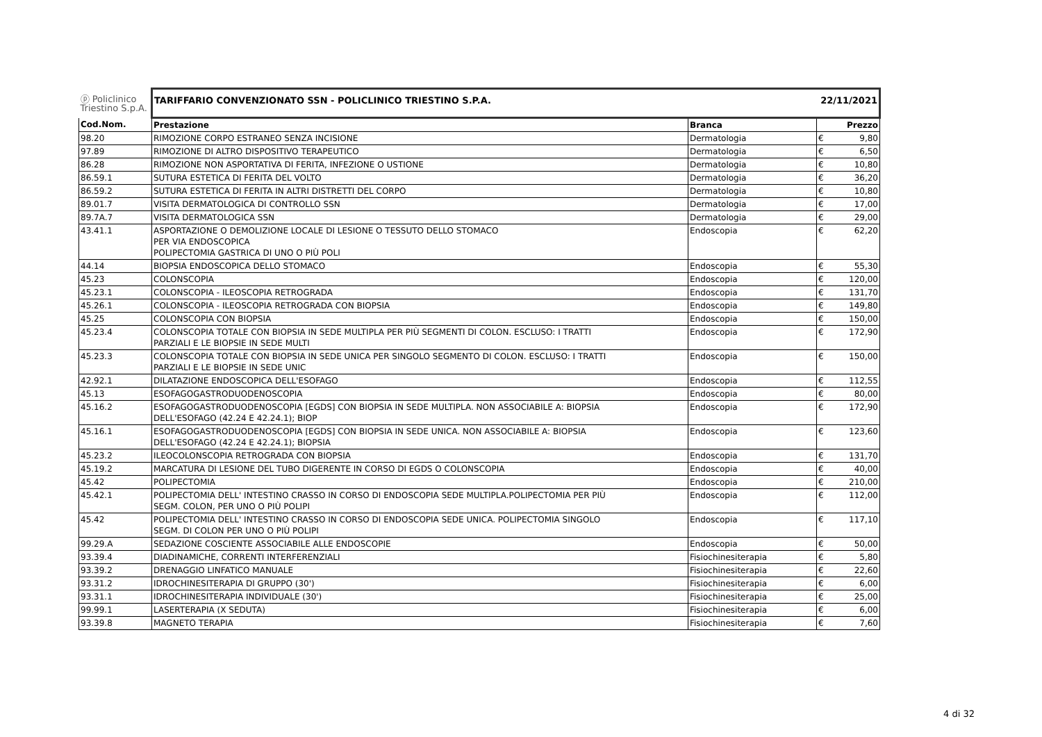| ⓟ Policlinico Triestino S.p.A. | TARIFFARIO CONVENZIONATO SSN - POLICLINICO TRIESTINO S.P.A. | | 22/11/2021 | |
| --- | --- | --- | --- | --- |
| Cod.Nom. | Prestazione | Branca | Prezzo | |
| 98.20 | RIMOZIONE CORPO ESTRANEO SENZA INCISIONE | Dermatologia | € | 9,80 |
| 97.89 | RIMOZIONE DI ALTRO DISPOSITIVO TERAPEUTICO | Dermatologia | € | 6,50 |
| 86.28 | RIMOZIONE NON ASPORTATIVA DI FERITA, INFEZIONE O USTIONE | Dermatologia | € | 10,80 |
| 86.59.1 | SUTURA ESTETICA DI FERITA DEL VOLTO | Dermatologia | € | 36,20 |
| 86.59.2 | SUTURA ESTETICA DI FERITA IN ALTRI DISTRETTI DEL CORPO | Dermatologia | € | 10,80 |
| 89.01.7 | VISITA DERMATOLOGICA DI CONTROLLO SSN | Dermatologia | € | 17,00 |
| 89.7A.7 | VISITA DERMATOLOGICA SSN | Dermatologia | € | 29,00 |
| 43.41.1 | ASPORTAZIONE O DEMOLIZIONE LOCALE DI LESIONE O TESSUTO DELLO STOMACO PER VIA ENDOSCOPICA POLIPECTOMIA GASTRICA DI UNO O PIÙ POLI | Endoscopia | € | 62,20 |
| 44.14 | BIOPSIA ENDOSCOPICA DELLO STOMACO | Endoscopia | € | 55,30 |
| 45.23 | COLONSCOPIA | Endoscopia | € | 120,00 |
| 45.23.1 | COLONSCOPIA - ILEOSCOPIA RETROGRADA | Endoscopia | € | 131,70 |
| 45.26.1 | COLONSCOPIA - ILEOSCOPIA RETROGRADA CON BIOPSIA | Endoscopia | € | 149,80 |
| 45.25 | COLONSCOPIA CON BIOPSIA | Endoscopia | € | 150,00 |
| 45.23.4 | COLONSCOPIA TOTALE CON BIOPSIA IN SEDE MULTIPLA PER PIÙ SEGMENTI DI COLON. ESCLUSO: I TRATTI PARZIALI E LE BIOPSIE IN SEDE MULTI | Endoscopia | € | 172,90 |
| 45.23.3 | COLONSCOPIA TOTALE CON BIOPSIA IN SEDE UNICA PER SINGOLO SEGMENTO DI COLON. ESCLUSO: I TRATTI PARZIALI E LE BIOPSIE IN SEDE UNIC | Endoscopia | € | 150,00 |
| 42.92.1 | DILATAZIONE ENDOSCOPICA DELL'ESOFAGO | Endoscopia | € | 112,55 |
| 45.13 | ESOFAGOGASTRODUODENOSCOPIA | Endoscopia | € | 80,00 |
| 45.16.2 | ESOFAGOGASTRODUODENOSCOPIA [EGDS] CON BIOPSIA IN SEDE MULTIPLA. NON ASSOCIABILE A: BIOPSIA DELL'ESOFAGO (42.24 E 42.24.1); BIOP | Endoscopia | € | 172,90 |
| 45.16.1 | ESOFAGOGASTRODUODENOSCOPIA [EGDS] CON BIOPSIA IN SEDE UNICA. NON ASSOCIABILE A: BIOPSIA DELL'ESOFAGO (42.24 E 42.24.1); BIOPSIA | Endoscopia | € | 123,60 |
| 45.23.2 | ILEOCOLONSCOPIA RETROGRADA CON BIOPSIA | Endoscopia | € | 131,70 |
| 45.19.2 | MARCATURA DI LESIONE DEL TUBO DIGERENTE IN CORSO DI EGDS O COLONSCOPIA | Endoscopia | € | 40,00 |
| 45.42 | POLIPECTOMIA | Endoscopia | € | 210,00 |
| 45.42.1 | POLIPECTOMIA DELL' INTESTINO CRASSO IN CORSO DI ENDOSCOPIA SEDE MULTIPLA.POLIPECTOMIA PER PIÙ SEGM. COLON, PER UNO O PIÙ POLIPI | Endoscopia | € | 112,00 |
| 45.42 | POLIPECTOMIA DELL' INTESTINO CRASSO IN CORSO DI ENDOSCOPIA SEDE UNICA. POLIPECTOMIA SINGOLO SEGM. DI COLON PER UNO O PIÙ POLIPI | Endoscopia | € | 117,10 |
| 99.29.A | SEDAZIONE COSCIENTE ASSOCIABILE ALLE ENDOSCOPIE | Endoscopia | € | 50,00 |
| 93.39.4 | DIADINAMICHE, CORRENTI INTERFERENZIALI | Fisiochinesiterapia | € | 5,80 |
| 93.39.2 | DRENAGGIO LINFATICO MANUALE | Fisiochinesiterapia | € | 22,60 |
| 93.31.2 | IDROCHINESITERAPIA DI GRUPPO (30') | Fisiochinesiterapia | € | 6,00 |
| 93.31.1 | IDROCHINESITERAPIA INDIVIDUALE (30') | Fisiochinesiterapia | € | 25,00 |
| 99.99.1 | LASERTERAPIA (X SEDUTA) | Fisiochinesiterapia | € | 6,00 |
| 93.39.8 | MAGNETO TERAPIA | Fisiochinesiterapia | € | 7,60 |
4 di 32